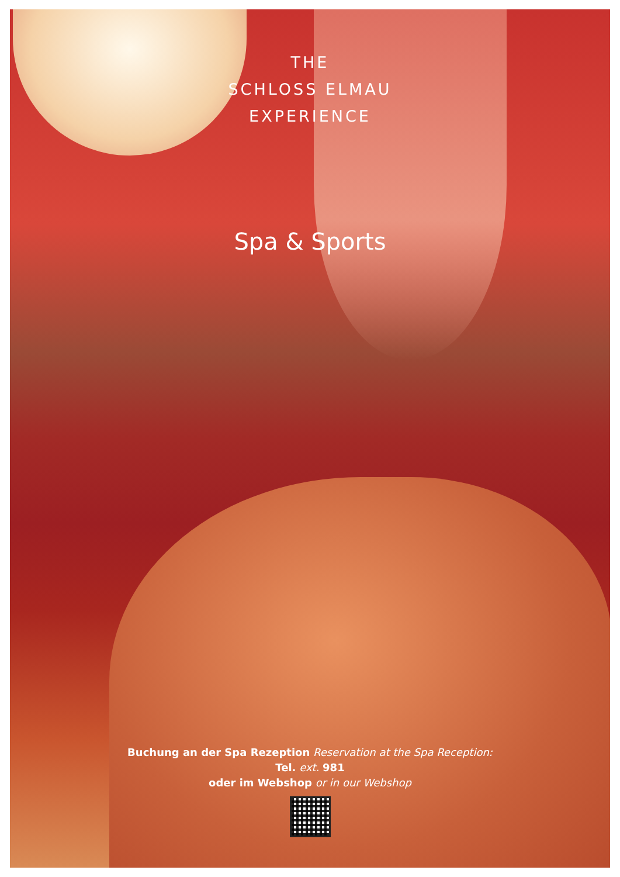THE
SCHLOSS ELMAU
EXPERIENCE
Spa & Sports
Buchung an der Spa Rezeption Reservation at the Spa Reception:
Tel. ext. 981
oder im Webshop or in our Webshop